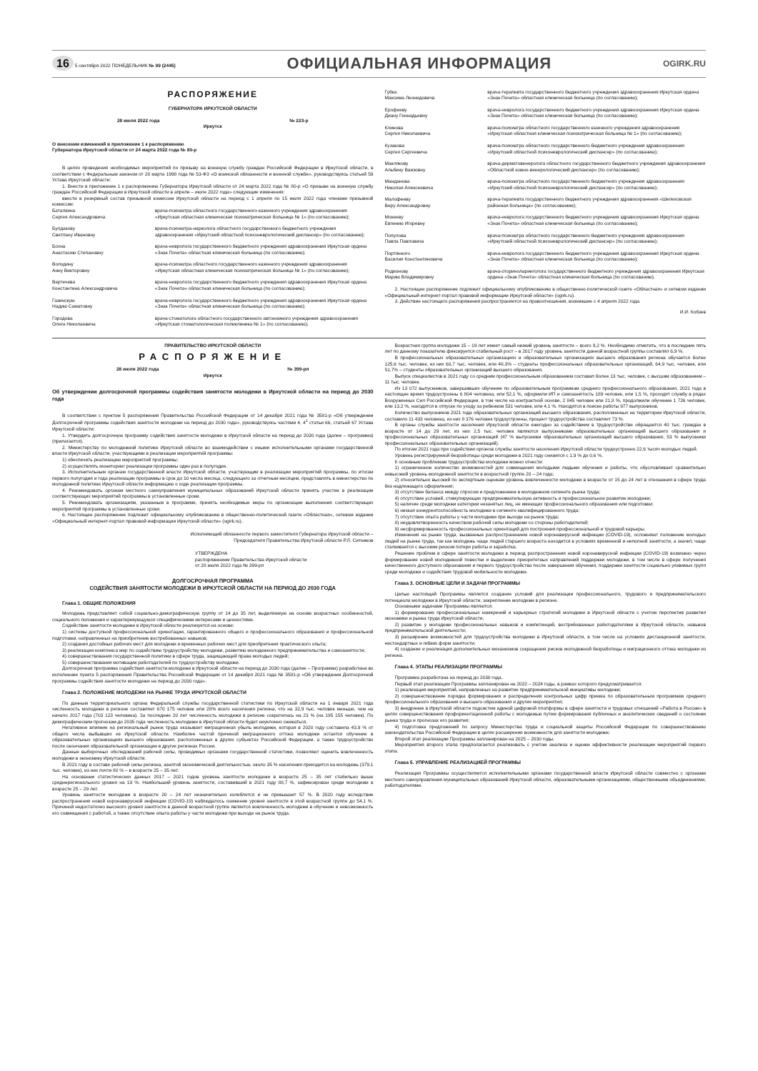16 5 сентября 2022 ПОНЕДЕЛЬНИК № 99 (2445) ОФИЦИАЛЬНАЯ ИНФОРМАЦИЯ OGIRK.RU
РАСПОРЯЖЕНИЕ
ГУБЕРНАТОРА ИРКУТСКОЙ ОБЛАСТИ
28 июля 2022 года № 223-р
Иркутск
О внесении изменений в приложение 1 к распоряжению
Губернатора Иркутской области от 24 марта 2022 года № 80-р
В целях проведения необходимых мероприятий по призыву на военную службу граждан Российской Федерации в Иркутской области, в соответствии с Федеральным законом от 28 марта 1998 года № 53-ФЗ «О воинской обязанности и военной службе», руководствуясь статьей 59 Устава Иркутской области:
1. Внести в приложение 1 к распоряжению Губернатора Иркутской области от 24 марта 2022 года № 80-р «О призыве на военную службу граждан Российской Федерации в Иркутской области в апреле – июле 2022 года» следующие изменения:
ввести в резервный состав призывной комиссии Иркутской области на период с 1 апреля по 15 июля 2022 года членами призывной комиссии:
| Баталкина Сергея Александровича | врача-психиатра областного государственного казенного учреждения здравоохранения «Иркутская областная клиническая психиатрическая больница № 1» (по согласованию); |
| Булдакову Светлану Ивановну | врача-психиатра-нарколога областного государственного бюджетного учреждения здравоохранения «Иркутский областной психоневрологический диспансер» (по согласованию); |
| Бохна Анастасию Степановну | врача-невролога государственного бюджетного учреждения здравоохранения Иркутская ордена «Знак Почета» областная клиническая больница (по согласованию); |
| Володину Анну Викторовну | врача-психиатра областного государственного казенного учреждения здравоохранения «Иркутская областная клиническая психиатрическая больница № 1» (по согласованию); |
| Вертечева Константина Александровича | врача-невролога государственного бюджетного учреждения здравоохранения Иркутская ордена «Знак Почета» областная клиническая больница (по согласованию); |
| Газинскую Надию Саматовну | врача-невролога государственного бюджетного учреждения здравоохранения Иркутская ордена «Знак Почета» областная клиническая больница (по согласованию); |
| Городова Олега Николаевича | врача-стоматолога областного государственного автономного учреждения здравоохранения «Иркутская стоматологическая поликлиника № 1» (по согласованию); |
| Губка Максима Леонидовича | врача-терапевта государственного бюджетного учреждения здравоохранения Иркутская ордена «Знак Почета» областная клиническая больница (по согласованию); |
| Ерофееву Диану Геннадьевну | врача-невролога государственного бюджетного учреждения здравоохранения Иркутская ордена «Знак Почета» областная клиническая больница (по согласованию); |
| Клинова Сергея Николаевича | врача-психиатра областного государственного казенного учреждения здравоохранения «Иркутская областная клиническая психиатрическая больница № 1» (по согласованию); |
| Кузакова Сергея Сергеевича | врача-психиатра областного государственного бюджетного учреждения здравоохранения «Иркутский областной психоневрологический диспансер» (по согласованию); |
| Маклякову Альбину Ваизовну | врача-дерматовенеролога областного государственного бюджетного учреждения здравоохранения «Областной кожно-венерологический диспансер» (по согласованию); |
| Манданова Николая Алексеевича | врача-психиатра областного государственного бюджетного учреждения здравоохранения «Иркутский областной психоневрологический диспансер» (по согласованию); |
| Малофееву Веру Александровну | врача-терапевта государственного бюджетного учреждения здравоохранения «Шелеховская районная больница» (по согласованию); |
| Мокееву Евгению Игоревну | врача-невролога государственного бюджетного учреждения здравоохранения Иркутская ордена «Знак Почета» областная клиническая больница (по согласованию); |
| Популова Павла Павловича | врача-психиатра областного государственного бюджетного учреждения здравоохранения «Иркутский областной психоневрологический диспансер» (по согласованию); |
| Портянного Василия Константиновича | врача-невролога государственного бюджетного учреждения здравоохранения Иркутская ордена «Знак Почета» областная клиническая больница (по согласованию); |
| Родионову Марию Владимировну | врача-оториноларинголога государственного бюджетного учреждения здравоохранения Иркутская ордена «Знак Почета» областная клиническая больница (по согласованию). |
2. Настоящее распоряжение подлежит официальному опубликованию в общественно-политической газете «Областная» и сетевом издании «Официальный интернет-портал правовой информации Иркутской области» (ogirk.ru).
3. Действие настоящего распоряжения распространяется на правоотношения, возникшие с 4 апреля 2022 года.
И.И. Кобзев
ПРАВИТЕЛЬСТВО ИРКУТСКОЙ ОБЛАСТИ
РАСПОРЯЖЕНИЕ
28 июля 2022 года № 399-рп
Иркутск
Об утверждении долгосрочной программы содействия занятости молодежи в Иркутской области на период до 2030 года
В соответствии с пунктом 5 распоряжения Правительства Российской Федерации от 14 декабря 2021 года № 3581-р «Об утверждении Долгосрочной программы содействия занятости молодежи на период до 2030 года», руководствуясь частями 4, 4<sup>1</sup> статьи 66, статьей 67 Устава Иркутской области:
1. Утвердить долгосрочную программу содействия занятости молодежи в Иркутской области на период до 2030 года (далее – программа) (прилагается).
2. Министерству по молодежной политике Иркутской области во взаимодействии с иными исполнительными органами государственной власти Иркутской области, участвующими в реализации мероприятий программы:
1) обеспечить реализацию мероприятий программы;
2) осуществлять мониторинг реализации программы один раз в полугодие.
3. Исполнительным органам государственной власти Иркутской области, участвующим в реализации мероприятий программы, по итогам первого полугодия и года реализации программы в срок до 10 числа месяца, следующего за отчетным месяцем, представлять в министерство по молодежной политике Иркутской области информацию о ходе реализации программы.
4. Рекомендовать органам местного самоуправления муниципальных образований Иркутской области принять участие в реализации соответствующих мероприятий программы в установленные сроки.
5. Рекомендовать организациям, указанным в программе, принять необходимые меры по организации выполнения соответствующих мероприятий программы в установленные сроки.
6. Настоящее распоряжение подлежит официальному опубликованию в общественно-политической газете «Областная», сетевом издании «Официальный интернет-портал правовой информации Иркутской области» (ogirk.ru).
Исполняющий обязанности первого заместителя Губернатора Иркутской области –
Председателя Правительства Иркутской области Р.Л. Ситников
УТВЕРЖДЕНА
распоряжением Правительства Иркутской области
от 28 июля 2022 года № 399-рп
ДОЛГОСРОЧНАЯ ПРОГРАММА
СОДЕЙСТВИЯ ЗАНЯТОСТИ МОЛОДЕЖИ В ИРКУТСКОЙ ОБЛАСТИ НА ПЕРИОД ДО 2030 ГОДА
Глава 1. ОБЩИЕ ПОЛОЖЕНИЯ
Молодежь представляет собой социально-демографическую группу от 14 до 35 лет, выделяемую на основе возрастных особенностей, социального положения и характеризующуюся специфическими интересами и ценностями.
Содействие занятости молодежи в Иркутской области реализуется на основе:
1) системы доступной профессиональной ориентации, гарантированного общего и профессионального образования и профессиональной подготовки, направленных на приобретение востребованных навыков;
2) создания достойных рабочих мест для молодежи и временных рабочих мест для приобретения практического опыта;
3) реализации комплекса мер по содействию трудоустройству молодежи, развитию молодежного предпринимательства и самозанятости;
4) совершенствования государственной политики в сфере труда, защищающей права молодых людей;
5) совершенствования мотивации работодателей по трудоустройству молодежи.
Долгосрочная программа содействия занятости молодежи в Иркутской области на период до 2030 года (далее – Программа) разработана во исполнение пункта 5 распоряжения Правительства Российской Федерации от 14 декабря 2021 года № 3581-р «Об утверждении Долгосрочной программы содействия занятости молодежи на период до 2030 года».
Глава 2. ПОЛОЖЕНИЕ МОЛОДЕЖИ НА РЫНКЕ ТРУДА ИРКУТСКОЙ ОБЛАСТИ
По данным территориального органа Федеральной службы государственной статистики по Иркутской области на 1 января 2021 года численность молодежи в регионе составляет 670 175 человек или 28% всего населения региона, что на 32,9 тыс. человек меньше, чем на начало 2017 года (703 123 человека). За последние 20 лет численность молодежи в регионе сократилась на 23 % (на 195 155 человек). По демографическим прогнозам до 2035 года численность молодежи в Иркутской области будет неуклонно снижаться.
Негативное влияние на региональный рынок труда оказывает миграционная убыль молодежи, которая в 2020 году составила 43,9 % от общего числа выбывших из Иркутской области. Наиболее частой причиной миграционного оттока молодежи остается обучение в образовательных организациях высшего образования, расположенных в других субъектах Российской Федерации, а также трудоустройство после окончания образовательной организации в других регионах России.
Данные выборочных обследований рабочей силы, проводимых органами государственной статистики, позволяют оценить вовлеченность молодежи в экономику Иркутской области.
В 2021 году в составе рабочей силы региона, занятой экономической деятельностью, около 35 % населения приходится на молодежь (379,1 тыс. человек), из них почти 80 % – в возрасте 25 – 35 лет.
На основании статистических данных 2017 – 2021 годов уровень занятости молодежи в возрасте 25 – 35 лет стабильно выше среднерегионального уровня на 19 %. Наибольший уровень занятости, составивший в 2021 году 88,7 %, зафиксирован среди молодежи в возрасте 25 – 29 лет.
Уровень занятости молодежи в возрасте 20 – 24 лет незначительно колеблется и не превышает 57 %. В 2020 году вследствие распространения новой коронавирусной инфекции (COVID-19) наблюдалось снижение уровня занятости в этой возрастной группе до 54,1 %. Причиной недостаточно высокого уровня занятости в данной возрастной группе является вовлеченность молодежи в обучение и невозможность его совмещения с работой, а также отсутствие опыта работы у части молодежи при выходе на рынок труда.
Возрастная группа молодежи 15 – 19 лет имеет самый низкий уровень занятости – всего 9,2 %. Необходимо отметить, что в последние пять лет по данному показателю фиксируется стабильный рост – в 2017 году уровень занятости данной возрастной группы составлял 6,9 %.
В профессиональных образовательных организациях и образовательных организациях высшего образования региона обучается более 125,6 тыс. человек, из них 60,7 тыс. человек, или 48,3% – студенты профессиональных образовательных организаций, 64,9 тыс. человек, или 51,7% – студенты образовательных организаций высшего образования.
Выпуск специалистов в 2021 году со средним профессиональным образованием составил более 13 тыс. человек, с высшим образованием – 11 тыс. человек.
Из 13 072 выпускников, завершивших обучение по образовательным программам среднего профессионального образования, 2021 года в настоящее время трудоустроены 6 804 человека, или 52,1 %, оформили ИП и самозанятость 189 человек, или 1,5 %, проходят службу в рядах Вооруженных Сил Российской Федерации, в том числе на контрактной основе, 2 845 человек или 21,8 %, продолжили обучение 1 726 человек, или 13,2 %, находятся в отпуске по уходу за ребенком 531 человек, или 4,1 %. Находятся в поиске работы 977 выпускников.
Количество выпускников 2021 года образовательных организаций высшего образования, расположенных на территории Иркутской области, составило 11 433 человека, из них 8 376 человек трудоустроены, процент трудоустройства составляет 73 %.
В органы службы занятости населения Иркутской области ежегодно за содействием в трудоустройстве обращается 40 тыс. граждан в возрасте от 14 до 29 лет, из них 2,5 тыс. человек являются выпускниками образовательных организаций высшего образования и профессиональных образовательных организаций (47 % выпускники образовательных организаций высшего образования, 53 % выпускники профессиональных образовательных организаций).
По итогам 2021 года при содействии органов службы занятости населения Иркутской области трудоустроено 22,6 тысяч молодых людей.
Уровень регистрируемой безработицы среди молодежи в 2021 году снизился с 1,9 % до 0,6 %.
К основным проблемам трудоустройства молодежи можно отнести:
1) ограниченное количество возможностей для совмещения молодыми людьми обучения и работы, что обусловливает сравнительно невысокий уровень молодежной занятости в возрастной группе 20 – 24 года;
2) относительно высокий по экспертным оценкам уровень вовлеченности молодежи в возрасте от 15 до 24 лет в отношения в сфере труда без надлежащего оформления;
3) отсутствие баланса между спросом и предложением в молодежном сегменте рынка труда;
4) отсутствие условий, стимулирующих предпринимательскую активность и профессиональное развитие молодежи;
5) наличие среди молодежи категории незанятых лиц, не имеющих профессионального образования или подготовки;
6) низкая конкурентоспособность молодежи в сегменте квалифицированного труда;
7) отсутствие опыта работы у части молодежи при выходе на рынок труда;
8) неудовлетворенность качеством рабочей силы молодежи со стороны работодателей;
9) несформированность профессиональных ориентаций для построения профессиональной и трудовой карьеры.
Изменения на рынке труда, вызванные распространением новой коронавирусной инфекции (COVID-19), осложняют положение молодых людей на рынке труда, так как молодежь чаще людей старшего возраста находится в условиях временной и неполной занятости, а значит, чаще сталкивается с высоким риском потери работы и заработка.
Решение проблем в сфере занятости молодежи в период распространения новой коронавирусной инфекции (COVID-19) возможно через формирование новой молодежной повестки и выделение приоритетных направлений поддержки молодежи, в том числе в сфере получения качественного доступного образования и первого трудоустройства после завершения обучения, поддержки занятости социально уязвимых групп среди молодежи и содействия трудовой мобильности молодежи.
Глава 3. ОСНОВНЫЕ ЦЕЛИ И ЗАДАЧИ ПРОГРАММЫ
Целью настоящей Программы является создание условий для реализации профессионального, трудового и предпринимательского потенциала молодежи в Иркутской области, закрепление молодежи в регионе.
Основными задачами Программы являются:
1) формирование профессиональных намерений и карьерных стратегий молодежи в Иркутской области с учетом перспектив развития экономики и рынка труда Иркутской области;
2) развитие у молодежи профессиональных навыков и компетенций, востребованных работодателями в Иркутской области, навыков предпринимательской деятельности;
3) расширение возможностей для трудоустройства молодежи в Иркутской области, в том числе на условиях дистанционной занятости, нестандартных и гибких форм занятости;
4) создание и реализация дополнительных механизмов сокращения рисков молодежной безработицы и миграционного оттока молодежи из региона.
Глава 4. ЭТАПЫ РЕАЛИЗАЦИИ ПРОГРАММЫ
Программа разработана на период до 2030 года.
Первый этап реализации Программы запланирован на 2022 – 2024 годы, в рамках которого предусматривается:
1) реализация мероприятий, направленных на развитие предпринимательской инициативы молодежи;
2) совершенствование порядка формирования и распределения контрольных цифр приема по образовательным программам среднего профессионального образования и высшего образования и другие мероприятия;
3) внедрение в Иркутской области подсистем единой цифровой платформы в сфере занятости и трудовых отношений «Работа в России» в целях совершенствования профориентационной работы с молодежью путем формирования публичных и аналитических сведений о состоянии рынка труда и прогнозах его развития;
4) подготовка предложений по запросу Министерства труда и социальной защиты Российской Федерации по совершенствованию законодательства Российской Федерации в целях расширения возможности для занятости молодежи;
Второй этап реализации Программы запланирован на 2025 – 2030 годы.
Мероприятия второго этапа предполагается реализовать с учетом анализа и оценки эффективности реализации мероприятий первого этапа.
Глава 5. УПРАВЛЕНИЕ РЕАЛИЗАЦИЕЙ ПРОГРАММЫ
Реализация Программы осуществляется исполнительными органами государственной власти Иркутской области совместно с органами местного самоуправления муниципальных образований Иркутской области, образовательными организациями, общественными объединениями, работодателями.